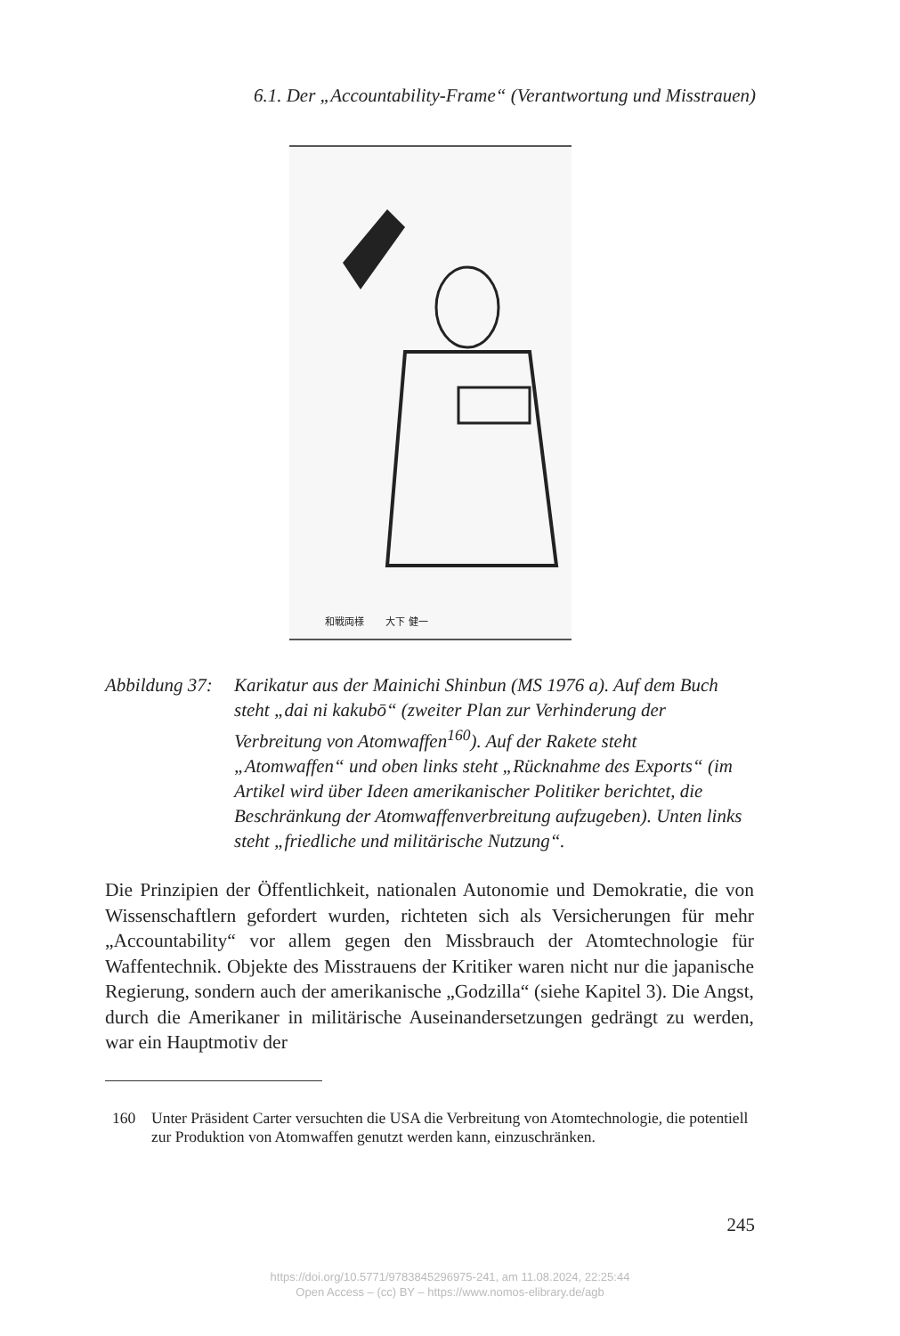6.1. Der „Accountability-Frame“ (Verantwortung und Misstrauen)
和戦両様 大下 健一
Abbildung 37:
Karikatur aus der Mainichi Shinbun (MS 1976 a). Auf dem Buch steht „dai ni kakubō“ (zweiter Plan zur Verhinderung der Verbreitung von Atomwaffen<sup>160</sup>). Auf der Rakete steht „Atomwaffen“ und oben links steht „Rücknahme des Exports“ (im Artikel wird über Ideen amerikanischer Politiker berichtet, die Beschränkung der Atomwaffenverbreitung aufzugeben). Unten links steht „friedliche und militärische Nutzung“.
Die Prinzipien der Öffentlichkeit, nationalen Autonomie und Demokratie, die von Wissenschaftlern gefordert wurden, richteten sich als Versicherungen für mehr „Accountability“ vor allem gegen den Missbrauch der Atomtechnologie für Waffentechnik. Objekte des Misstrauens der Kritiker waren nicht nur die japanische Regierung, sondern auch der amerikanische „Godzilla“ (siehe Kapitel 3). Die Angst, durch die Amerikaner in militärische Auseinandersetzungen gedrängt zu werden, war ein Hauptmotiv der
160 Unter Präsident Carter versuchten die USA die Verbreitung von Atomtechnologie, die potentiell zur Produktion von Atomwaffen genutzt werden kann, einzuschränken.
245
https://doi.org/10.5771/9783845296975-241, am 11.08.2024, 22:25:44
Open Access – (cc) BY – https://www.nomos-elibrary.de/agb